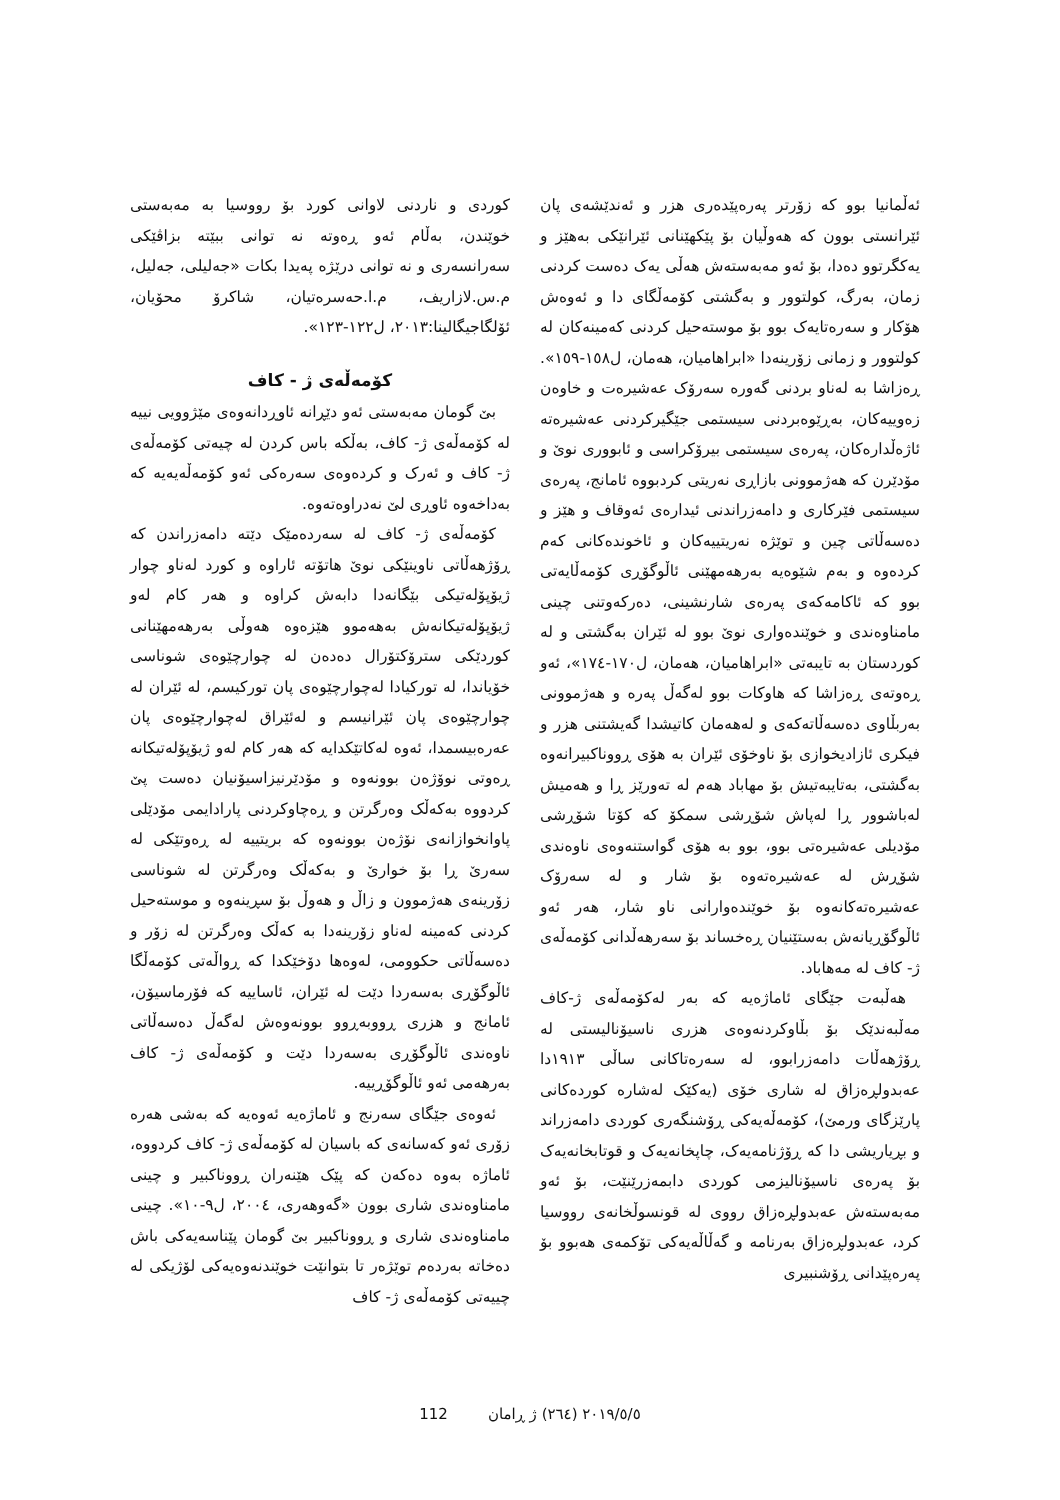ئەڵمانیا بوو کە زۆرتر پەرەپێدەری هزر و ئەندێشەی پان ئێرانستی بوون کە هەوڵیان بۆ پێکهێنانی ئێرانێکی بەهێز و یەکگرتوو دەدا، بۆ ئەو مەبەستەش هەڵی یەک دەست کردنی زمان، بەرگ، کولتوور و بەگشتی کۆمەڵگای دا و ئەوەش هۆکار و سەرەتایەک بوو بۆ موستەحیل کردنی کەمینەکان لە کولتوور و زمانی زۆرینەدا «ابراهامیان، هەمان، ل١٥٨-١٥٩». ڕەزاشا بە لەناو بردنی گەورە سەرۆک عەشیرەت و خاوەن زەوییەکان، بەڕێوەبردنی سیستمی جێگیرکردنی عەشیرەتە ئاژەڵدارەکان، پەرەی سیستمی بیرۆکراسی و ئابووری نوێ و مۆدێرن کە هەژموونی بازاڕی نەریتی کردبووە ئامانج، پەرەی سیستمی فێرکاری و دامەزراندنی ئیدارەی ئەوقاف و هێز و دەسەڵاتی چین و توێژە نەریتییەکان و ئاخوندەکانی کەم کردەوە و بەم شێوەیە بەرهەمهێنی ئاڵوگۆڕی کۆمەڵایەتی بوو کە ئاکامەکەی پەرەی شارنشینی، دەرکەوتنی چینی مامناوەندی و خوێندەواری نوێ بوو لە ئێران بەگشتی و لە کوردستان بە تایبەتی «ابراهامیان، هەمان، ل١٧٠-١٧٤»، ئەو ڕەوتەی ڕەزاشا کە هاوکات بوو لەگەڵ پەرە و هەژموونی بەربڵاوی دەسەڵاتەکەی و لەهەمان کاتیشدا گەیشتنی هزر و فیکری ئازادیخوازی بۆ ناوخۆی ئێران بە هۆی ڕووناکبیرانەوە بەگشتی، بەتایبەتیش بۆ مهاباد هەم لە تەورێز ڕا و هەمیش لەباشوور ڕا لەپاش شۆڕشی سمکۆ کە کۆتا شۆڕشی مۆدیلی عەشیرەتی بوو، بوو بە هۆی گواستنەوەی ناوەندی شۆڕش لە عەشیرەتەوە بۆ شار و لە سەرۆک عەشیرەتەکانەوە بۆ خوێندەوارانی ناو شار، هەر ئەو ئاڵوگۆڕیانەش بەستێنیان ڕەخساند بۆ سەرهەڵدانی کۆمەڵەی ژ- کاف لە مەهاباد.
هەڵبەت جێگای ئاماژەیە کە بەر لەکۆمەڵەی ژ-کاف مەڵبەندێک بۆ بڵاوکردنەوەی هزری ناسیۆنالیستی لە ڕۆژهەڵات دامەزرابوو، لە سەرەتاکانی ساڵی ١٩١٣دا عەبدولڕەزاق لە شاری خۆی (یەکێک لەشارە کوردەکانی پارێزگای ورمێ)، کۆمەڵەیەکی ڕۆشنگەری کوردی دامەزراند و بڕیاریشی دا کە ڕۆژنامەیەک، چاپخانەیەک و قوتابخانەیەک بۆ پەرەی ناسیۆنالیزمی کوردی دابمەزرێنێت، بۆ ئەو مەبەستەش عەبدولڕەزاق رووی لە قونسوڵخانەی رووسیا کرد، عەبدولڕەزاق بەرنامە و گەڵاڵەیەکی تۆکمەی هەبوو بۆ پەرەپێدانی ڕۆشنبیری
کوردی و ناردنی لاوانی کورد بۆ رووسیا بە مەبەستی خوێندن، بەڵام ئەو ڕەوتە نە توانی ببێتە بزاڤێکی سەرانسەری و نە توانی درێژە پەیدا بکات «جەلیلی، جەلیل، م.س.لازاریف، م.ا.حەسرەتیان، شاکرۆ محۆیان، ئۆلگاجیگالینا:٢٠١٣، ل١٢٢-١٢٣».
کۆمەڵەی ژ - کاف
بێ گومان مەبەستی ئەو دێڕانە ئاوڕدانەوەی مێژوویی نییە لە کۆمەڵەی ژ- کاف، بەڵکە باس کردن لە چیەتی کۆمەڵەی ژ- کاف و ئەرک و کردەوەی سەرەکی ئەو کۆمەڵەیەیە کە بەداخەوە ئاوڕی لێ نەدراوەتەوە.
کۆمەڵەی ژ- کاف لە سەردەمێک دێتە دامەزراندن کە ڕۆژهەڵاتی ناوینێکی نوێ هاتۆتە ئاراوە و کورد لەناو چوار ژیۆپۆلەتیکی بێگانەدا دابەش کراوە و هەر کام لەو ژیۆپۆلەتیکانەش بەهەموو هێزەوە هەوڵی بەرهەمهێنانی کوردێکی سترۆکتۆرال دەدەن لە چوارچێوەی شوناسی خۆیاندا، لە تورکیادا لەچوارچێوەی پان تورکیسم، لە ئێران لە چوارچێوەی پان ئێرانیسم و لەئێراق لەچوارچێوەی پان عەرەبیسمدا، ئەوە لەکاتێکدایە کە هەر کام لەو ژیۆپۆلەتیکانە ڕەوتی نوۆژەن بوونەوە و مۆدێرنیزاسیۆنیان دەست پێ کردووە بەکەڵک وەرگرتن و ڕەچاوکردنی پارادایمی مۆدێلی پاوانخوازانەی نۆژەن بوونەوە کە بریتییە لە ڕەوتێکی لە سەرێ ڕا بۆ خوارێ و بەکەڵک وەرگرتن لە شوناسی زۆرینەی هەژموون و زاڵ و هەوڵ بۆ سڕینەوە و موستەحیل کردنی کەمینە لەناو زۆرینەدا بە کەڵک وەرگرتن لە زۆر و دەسەڵاتی حکوومی، لەوەها دۆخێکدا کە ڕواڵەتی کۆمەڵگا ئاڵوگۆڕی بەسەردا دێت لە ئێران، ئاساییە کە فۆرماسیۆن، ئامانج و هزری ڕووبەڕوو بوونەوەش لەگەڵ دەسەڵاتی ناوەندی ئاڵوگۆڕی بەسەردا دێت و کۆمەڵەی ژ- کاف بەرهەمی ئەو ئاڵوگۆڕییە.
ئەوەی جێگای سەرنج و ئاماژەیە ئەوەیە کە بەشی هەرە زۆری ئەو کەسانەی کە باسیان لە کۆمەڵەی ژ- کاف کردووە، ئاماژە بەوە دەکەن کە پێک هێنەران ڕووناکبیر و چینی مامناوەندی شاری بوون «گەوهەری، ٢٠٠٤، ل٩-١٠». چینی مامناوەندی شاری و ڕووناکبیر بێ گومان پێناسەیەکی باش دەخاتە بەردەم توێژەر تا بتوانێت خوێندنەوەیەکی لۆژیکی لە چییەتی کۆمەڵەی ژ- کاف
112 ٢٠١٩/٥/٥ (٢٦٤) ژ ڕامان